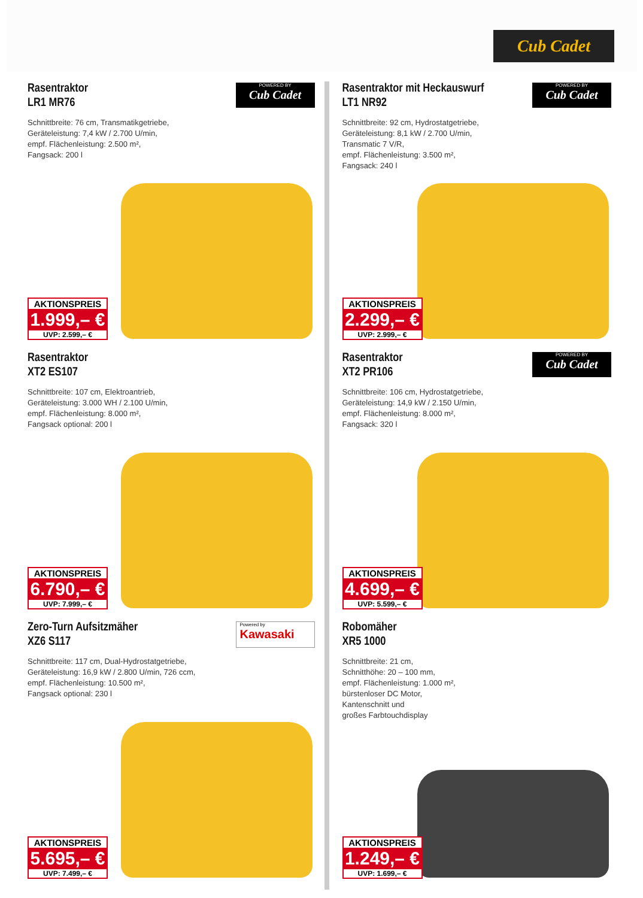Cub Cadet
POWERED BY
Cub Cadet
Rasentraktor
LR1 MR76
Schnittbreite: 76 cm, Transmatikgetriebe,
Geräteleistung: 7,4 kW / 2.700 U/min,
empf. Flächenleistung: 2.500 m²,
Fangsack: 200 l
AKTIONSPREIS
1.999,– €
UVP: 2.599,– €
POWERED BY
Cub Cadet
Rasentraktor mit Heckauswurf
LT1 NR92
Schnittbreite: 92 cm, Hydrostatgetriebe,
Geräteleistung: 8,1 kW / 2.700 U/min,
Transmatic 7 V/R,
empf. Flächenleistung: 3.500 m²,
Fangsack: 240 l
AKTIONSPREIS
2.299,– €
UVP: 2.999,– €
Rasentraktor
XT2 ES107
Schnittbreite: 107 cm, Elektroantrieb,
Geräteleistung: 3.000 WH / 2.100 U/min,
empf. Flächenleistung: 8.000 m²,
Fangsack optional: 200 l
AKTIONSPREIS
6.790,– €
UVP: 7.999,– €
POWERED BY
Cub Cadet
Rasentraktor
XT2 PR106
Schnittbreite: 106 cm, Hydrostatgetriebe,
Geräteleistung: 14,9 kW / 2.150 U/min,
empf. Flächenleistung: 8.000 m²,
Fangsack: 320 l
AKTIONSPREIS
4.699,– €
UVP: 5.599,– €
Powered by
Kawasaki
Zero-Turn Aufsitzmäher
XZ6 S117
Schnittbreite: 117 cm, Dual-Hydrostatgetriebe,
Geräteleistung: 16,9 kW / 2.800 U/min, 726 ccm,
empf. Flächenleistung: 10.500 m²,
Fangsack optional: 230 l
AKTIONSPREIS
5.695,– €
UVP: 7.499,– €
Robomäher
XR5 1000
Schnittbreite: 21 cm,
Schnitthöhe: 20 – 100 mm,
empf. Flächenleistung: 1.000 m²,
bürstenloser DC Motor,
Kantenschnitt und
großes Farbtouchdisplay
AKTIONSPREIS
1.249,– €
UVP: 1.699,– €